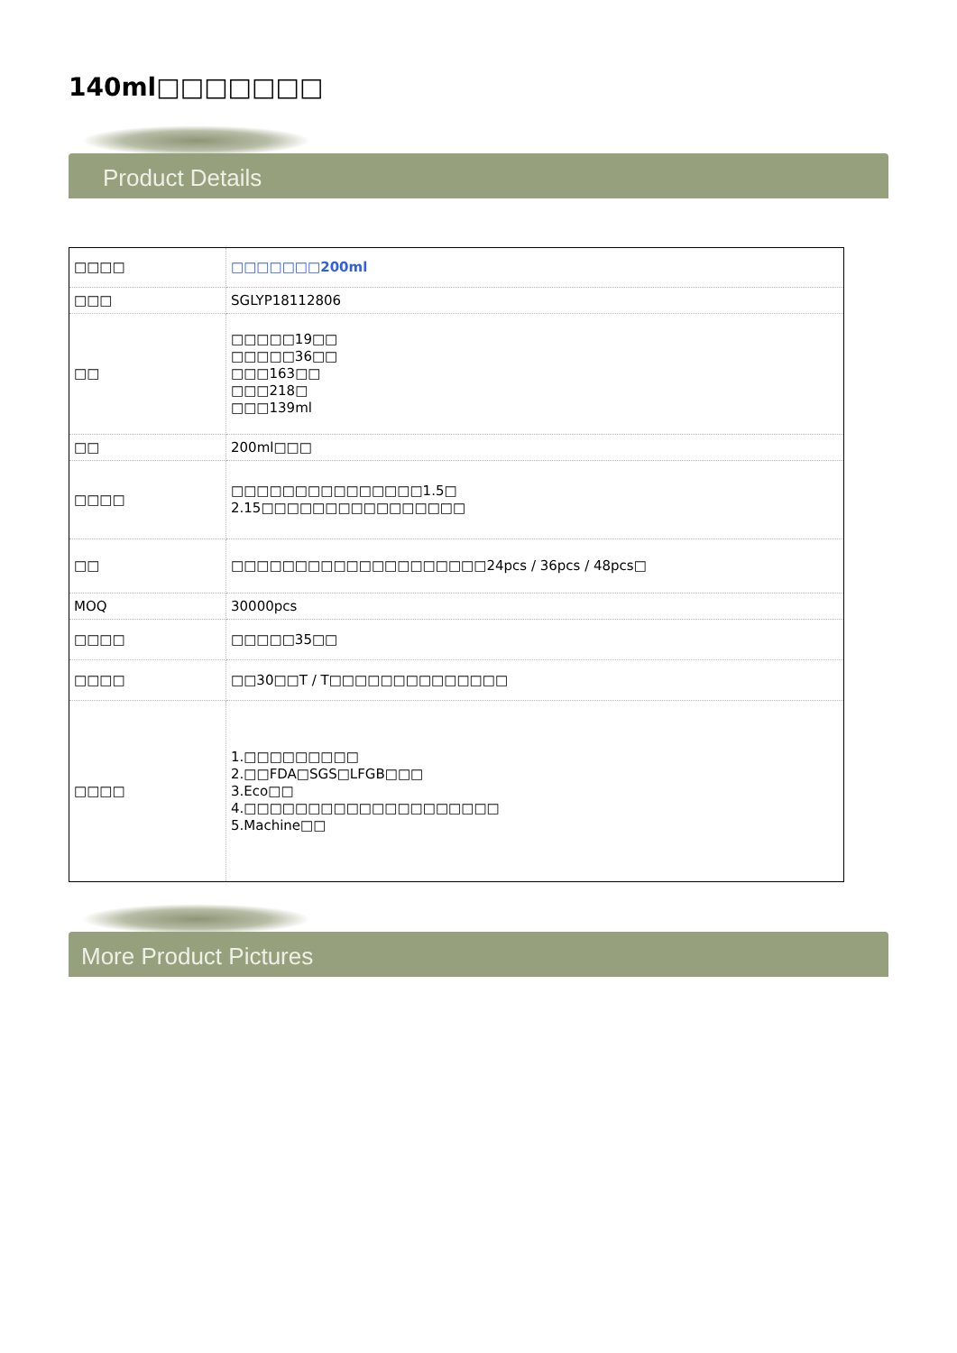140ml□□□□□□□
Product Details
| □□□□ | □□□□□□□200ml |
| □□□ | SGLYP18112806 |
| □□ | □□□□□19□□ □□□□□36□□ □□□163□□ □□□218□ □□□139ml |
| □□ | 200ml□□□ |
| □□□□ | □□□□□□□□□□□□□□□1.5□ 2.15□□□□□□□□□□□□□□□□ |
| □□ | □□□□□□□□□□□□□□□□□□□□24pcs / 36pcs / 48pcs□ |
| MOQ | 30000pcs |
| □□□□ | □□□□□35□□ |
| □□□□ | □□30□□T / T□□□□□□□□□□□□□□ |
| □□□□ | 1.□□□□□□□□□ 2.□□FDA□SGS□LFGB□□□ 3.Eco□□ 4.□□□□□□□□□□□□□□□□□□□□ 5.Machine□□ |
More Product Pictures